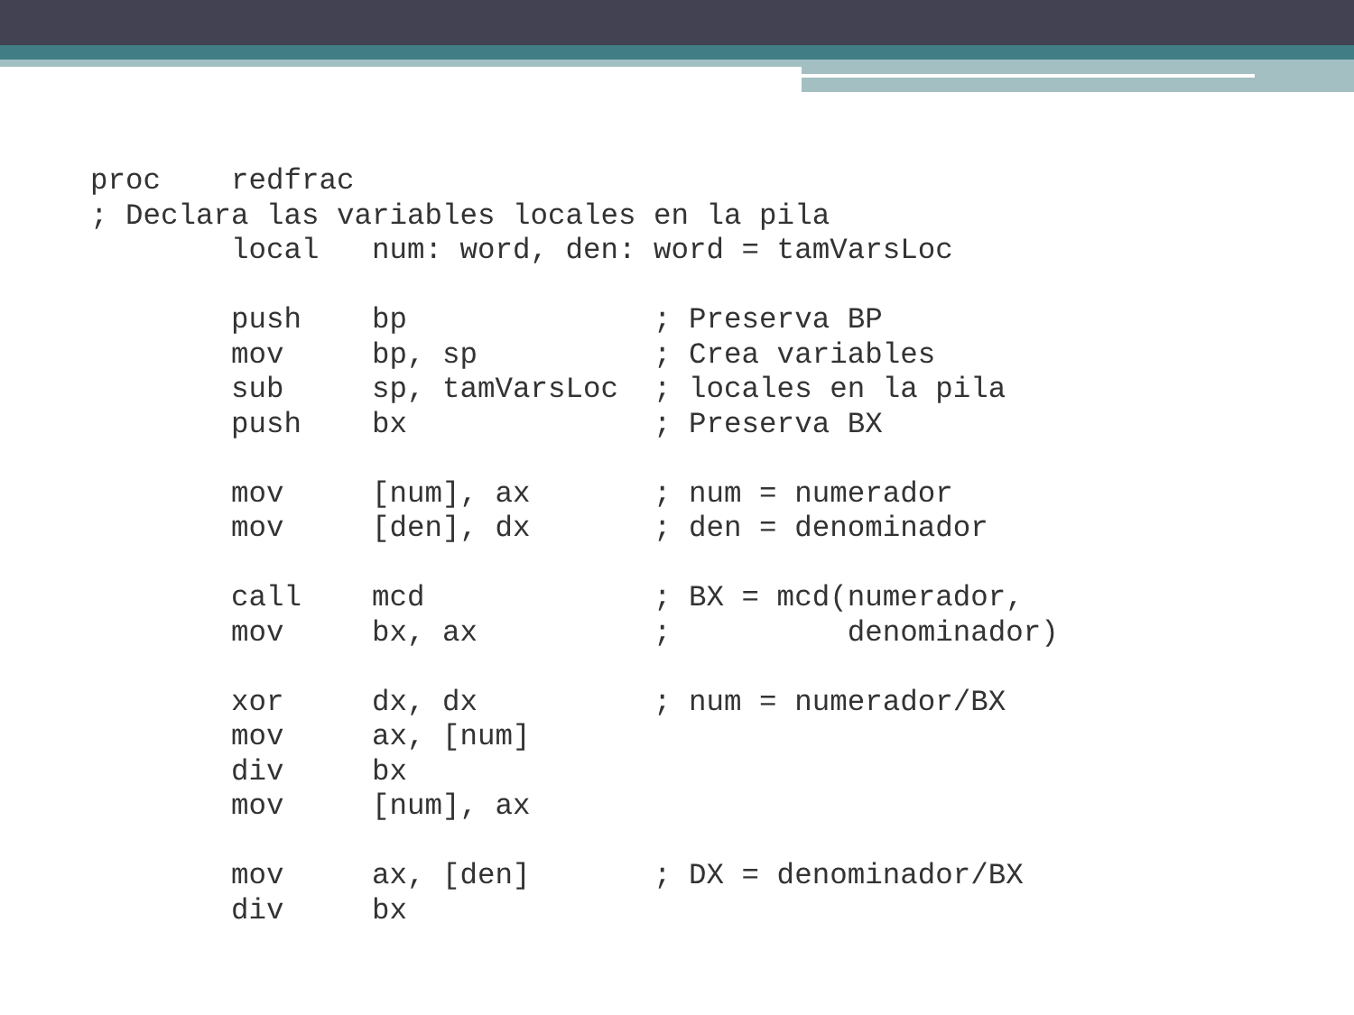proc    redfrac
; Declara las variables locales en la pila
        local   num: word, den: word = tamVarsLoc

        push    bp              ; Preserva BP
        mov     bp, sp          ; Crea variables
        sub     sp, tamVarsLoc  ; locales en la pila
        push    bx              ; Preserva BX

        mov     [num], ax       ; num = numerador
        mov     [den], dx       ; den = denominador

        call    mcd             ; BX = mcd(numerador,
        mov     bx, ax          ;          denominador)

        xor     dx, dx          ; num = numerador/BX
        mov     ax, [num]
        div     bx
        mov     [num], ax

        mov     ax, [den]       ; DX = denominador/BX
        div     bx